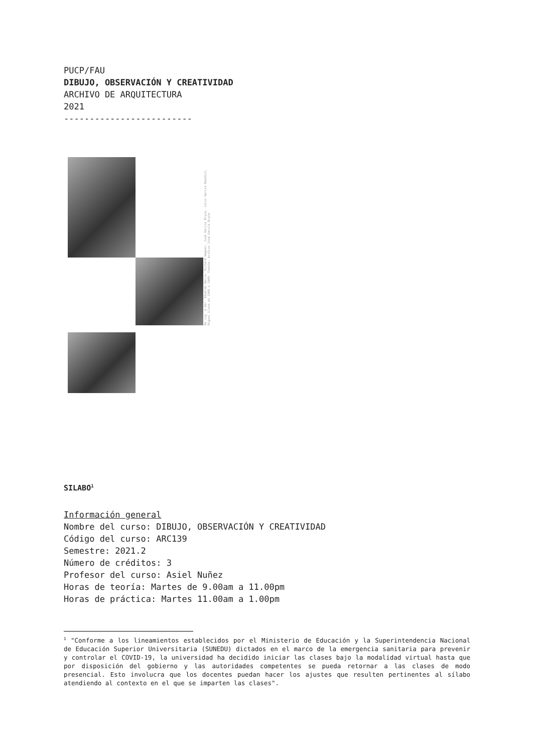PUCP/FAU
DIBUJO, OBSERVACIÓN Y CREATIVIDAD
ARCHIVO DE ARQUITECTURA
2021
-------------------------
De izq. a der. Eduardo Neira, Richard Wagner, José García Bryce, Julio García Baudoin, Miguel Llona en 1948 o 1949. Fuente: Archivo José García Bryce
SILABO<sup>1</sup>
Información general
Nombre del curso: DIBUJO, OBSERVACIÓN Y CREATIVIDAD
Código del curso: ARC139
Semestre: 2021.2
Número de créditos: 3
Profesor del curso: Asiel Nuñez
Horas de teoría: Martes de 9.00am a 11.00pm
Horas de práctica: Martes 11.00am a 1.00pm
<sup>1</sup> "Conforme a los lineamientos establecidos por el Ministerio de Educación y la Superintendencia Nacional de Educación Superior Universitaria (SUNEDU) dictados en el marco de la emergencia sanitaria para prevenir y controlar el COVID-19, la universidad ha decidido iniciar las clases bajo la modalidad virtual hasta que por disposición del gobierno y las autoridades competentes se pueda retornar a las clases de modo presencial. Esto involucra que los docentes puedan hacer los ajustes que resulten pertinentes al sílabo atendiendo al contexto en el que se imparten las clases".